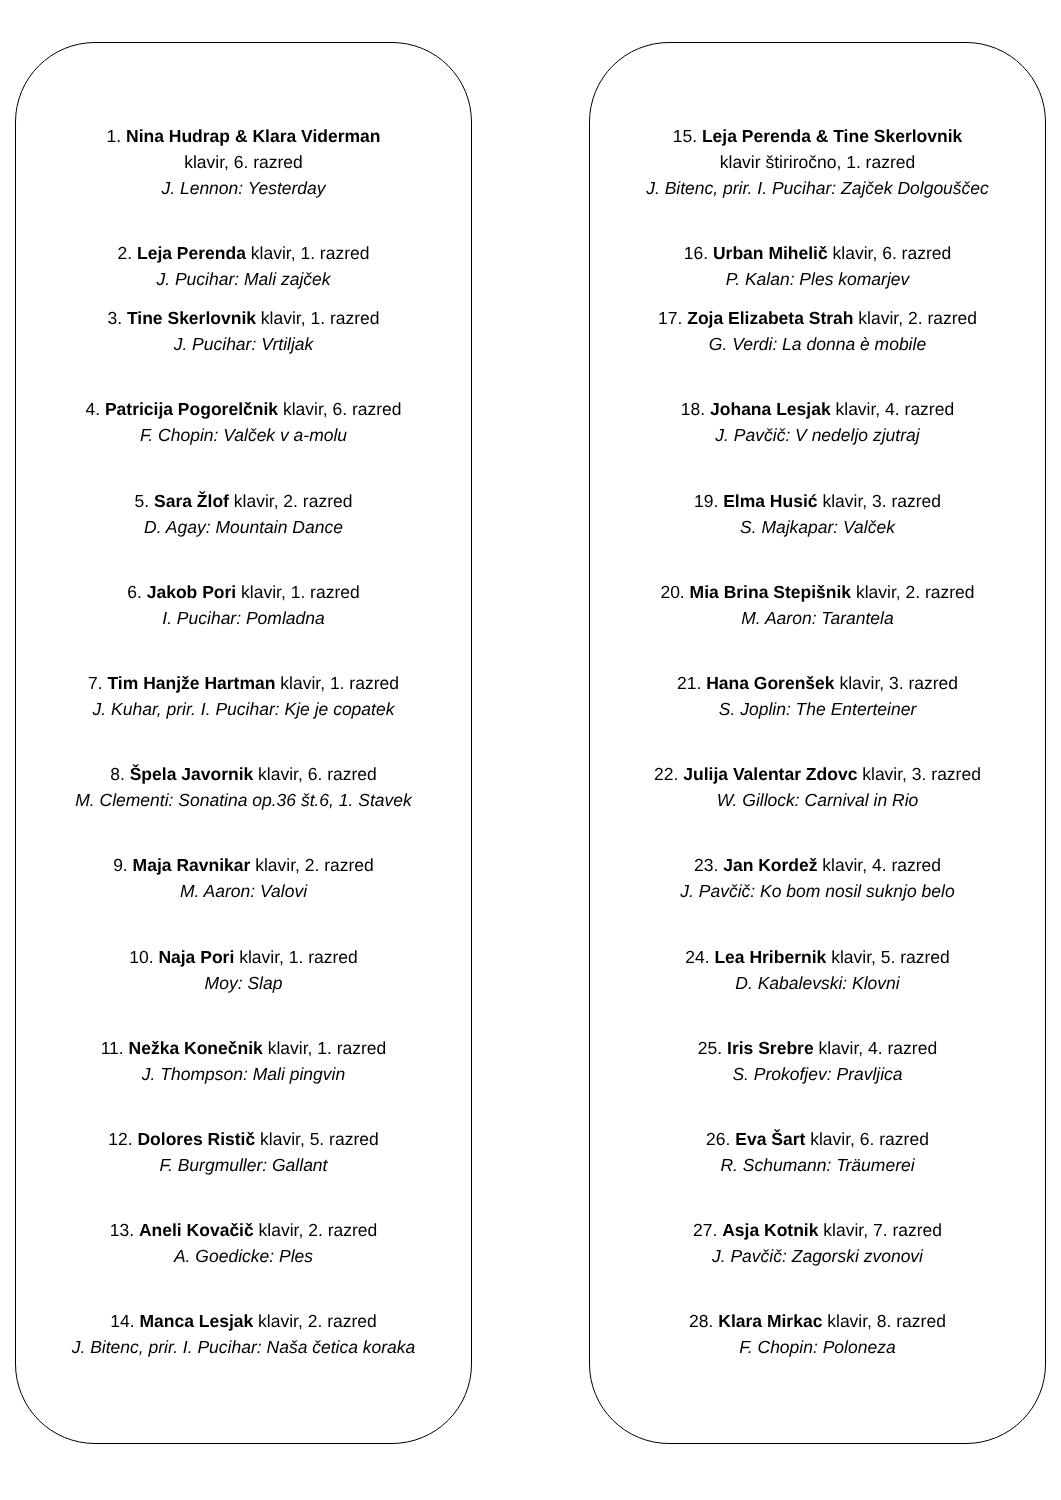1. Nina Hudrap & Klara Viderman
klavir, 6. razred
J. Lennon: Yesterday
2. Leja Perenda klavir, 1. razred
J. Pucihar: Mali zajček
3. Tine Skerlovnik klavir, 1. razred
J. Pucihar: Vrtiljak
4. Patricija Pogorelčnik klavir, 6. razred
F. Chopin: Valček v a-molu
5. Sara Žlof klavir, 2. razred
D. Agay: Mountain Dance
6. Jakob Pori klavir, 1. razred
I. Pucihar: Pomladna
7. Tim Hanjže Hartman klavir, 1. razred
J. Kuhar, prir. I. Pucihar: Kje je copatek
8. Špela Javornik klavir, 6. razred
M. Clementi: Sonatina op.36 št.6, 1. Stavek
9. Maja Ravnikar klavir, 2. razred
M. Aaron: Valovi
10. Naja Pori klavir, 1. razred
Moy: Slap
11. Nežka Konečnik klavir, 1. razred
J. Thompson: Mali pingvin
12. Dolores Ristič klavir, 5. razred
F. Burgmuller: Gallant
13. Aneli Kovačič klavir, 2. razred
A. Goedicke: Ples
14. Manca Lesjak klavir, 2. razred
J. Bitenc, prir. I. Pucihar: Naša četica koraka
15. Leja Perenda & Tine Skerlovnik
klavir štiriročno, 1. razred
J. Bitenc, prir. I. Pucihar: Zajček Dolgouščec
16. Urban Mihelič klavir, 6. razred
P. Kalan: Ples komarjev
17. Zoja Elizabeta Strah klavir, 2. razred
G. Verdi: La donna è mobile
18. Johana Lesjak klavir, 4. razred
J. Pavčič: V nedeljo zjutraj
19. Elma Husić klavir, 3. razred
S. Majkapar: Valček
20. Mia Brina Stepišnik klavir, 2. razred
M. Aaron: Tarantela
21. Hana Gorenšek klavir, 3. razred
S. Joplin: The Enterteiner
22. Julija Valentar Zdovc klavir, 3. razred
W. Gillock: Carnival in Rio
23. Jan Kordež klavir, 4. razred
J. Pavčič: Ko bom nosil suknjo belo
24. Lea Hribernik klavir, 5. razred
D. Kabalevski: Klovni
25. Iris Srebre klavir, 4. razred
S. Prokofjev: Pravljica
26. Eva Šart klavir, 6. razred
R. Schumann: Träumerei
27. Asja Kotnik klavir, 7. razred
J. Pavčič: Zagorski zvonovi
28. Klara Mirkac klavir, 8. razred
F. Chopin: Poloneza